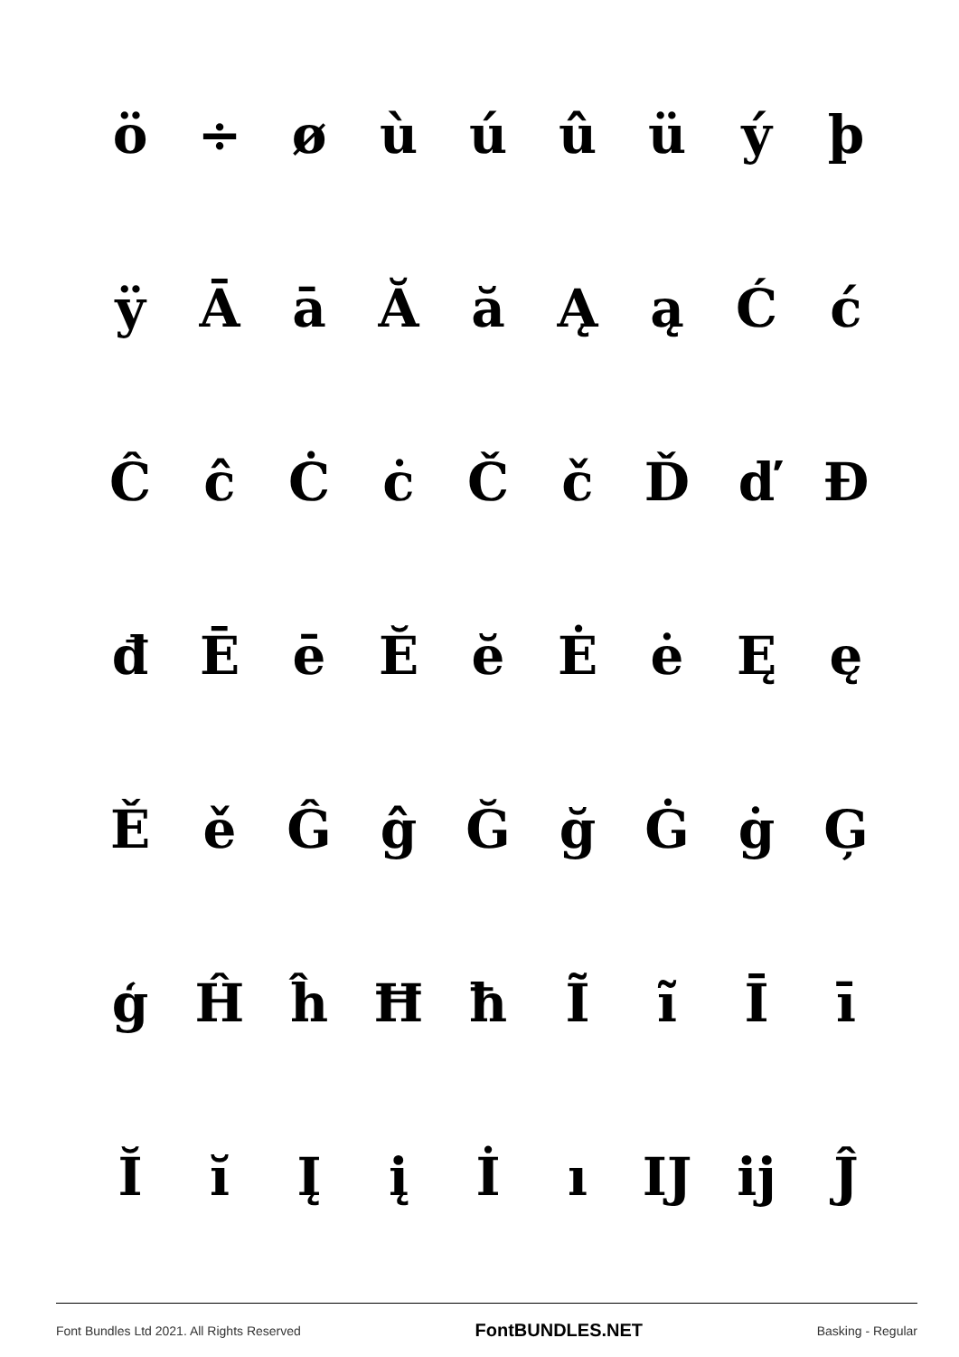ö ÷ ø ù ú û ü ý þ
ÿ Ā ā Ă ă Ą ą Ć ć
Ĉ ĉ Ċ ċ Č č Ď ď Đ
đ Ē ē Ĕ ĕ Ė ė Ę ę
Ě ě Ĝ ĝ Ğ ğ Ġ ġ Ģ
ģ Ĥ ĥ Ħ ħ Ĩ ĩ Ī ī
Ĭ ĭ Į į İ ı Ĳ ĳ Ĵ
Font Bundles Ltd 2021. All Rights Reserved FontBUNDLES.NET Basking - Regular